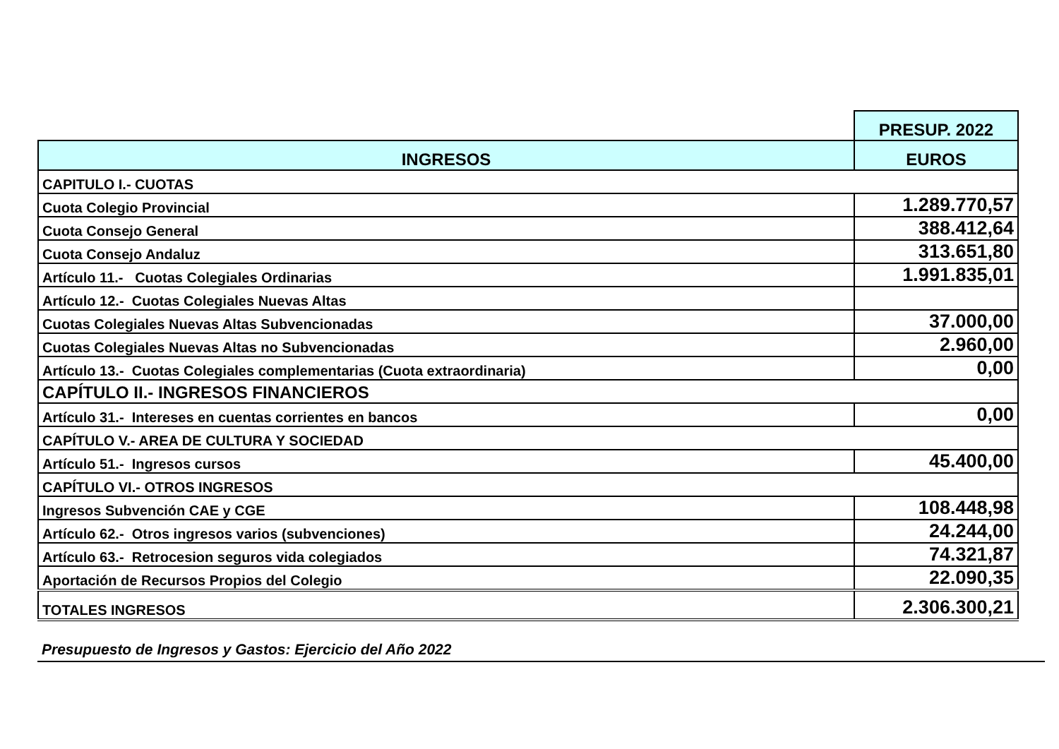| | PRESUP. 2022 |
| INGRESOS | EUROS |
| CAPITULO I.- CUOTAS | |
| Cuota Colegio Provincial | 1.289.770,57 |
| Cuota Consejo General | 388.412,64 |
| Cuota Consejo Andaluz | 313.651,80 |
| Artículo 11.- Cuotas Colegiales Ordinarias | 1.991.835,01 |
| Artículo 12.- Cuotas Colegiales Nuevas Altas | |
| Cuotas Colegiales Nuevas Altas Subvencionadas | 37.000,00 |
| Cuotas Colegiales Nuevas Altas no Subvencionadas | 2.960,00 |
| Artículo 13.- Cuotas Colegiales complementarias (Cuota extraordinaria) | 0,00 |
| CAPÍTULO II.- INGRESOS FINANCIEROS | |
| Artículo 31.- Intereses en cuentas corrientes en bancos | 0,00 |
| CAPÍTULO V.- AREA DE CULTURA Y SOCIEDAD | |
| Artículo 51.- Ingresos cursos | 45.400,00 |
| CAPÍTULO VI.- OTROS INGRESOS | |
| Ingresos Subvención CAE y CGE | 108.448,98 |
| Artículo 62.- Otros ingresos varios (subvenciones) | 24.244,00 |
| Artículo 63.- Retrocesion seguros vida colegiados | 74.321,87 |
| Aportación de Recursos Propios del Colegio | 22.090,35 |
| TOTALES INGRESOS | 2.306.300,21 |
Presupuesto de Ingresos y Gastos: Ejercicio del Año 2022